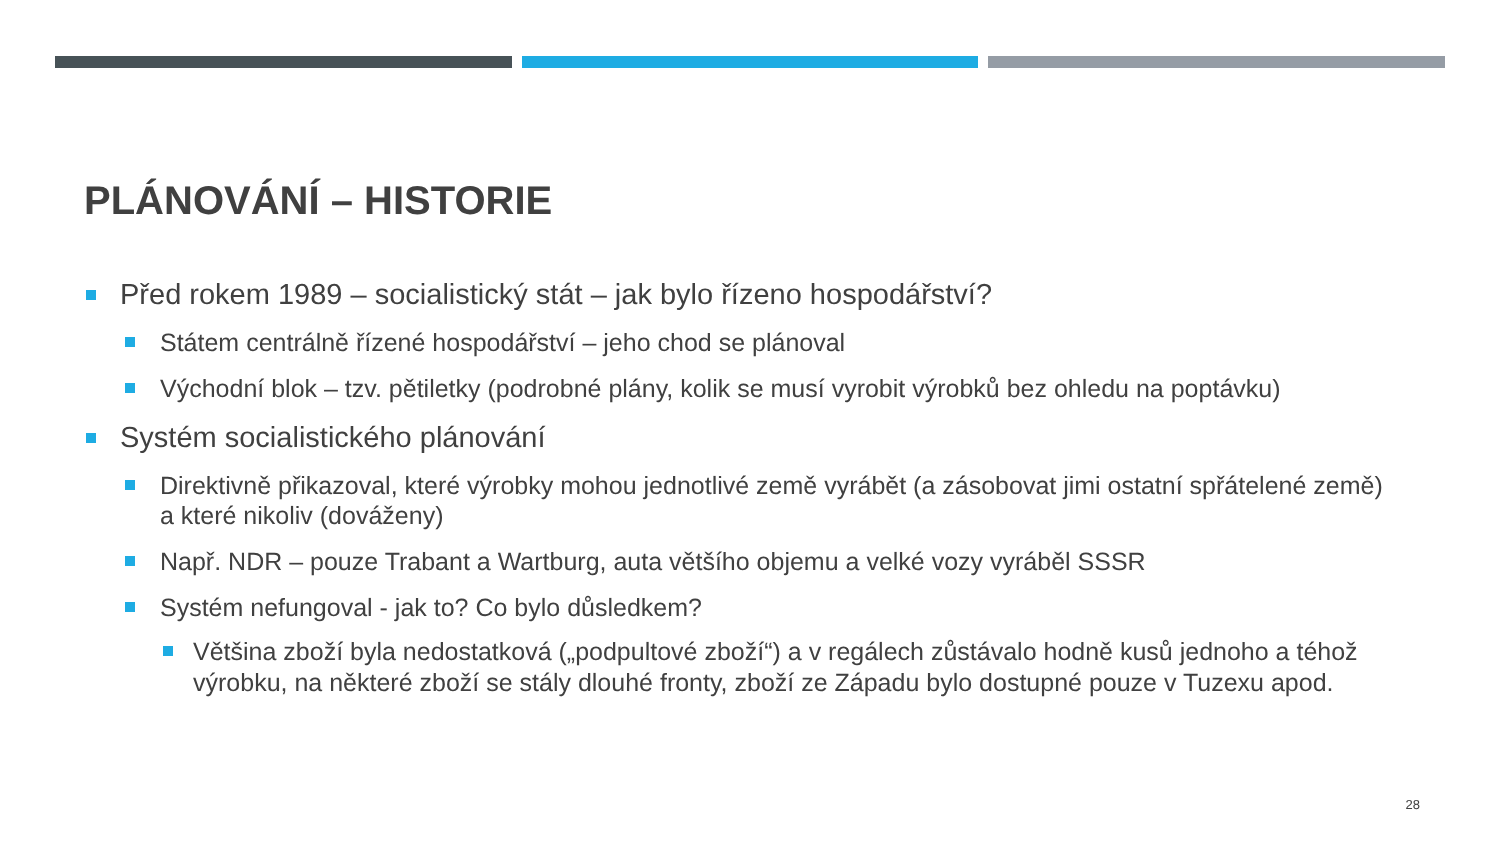PLÁNOVÁNÍ – HISTORIE
Před rokem 1989 – socialistický stát – jak bylo řízeno hospodářství?
Státem centrálně řízené hospodářství – jeho chod se plánoval
Východní blok – tzv. pětiletky (podrobné plány, kolik se musí vyrobit výrobků bez ohledu na poptávku)
Systém socialistického plánování
Direktivně přikazoval, které výrobky mohou jednotlivé země vyrábět (a zásobovat jimi ostatní spřátelené země) a které nikoliv (dováženy)
Např. NDR – pouze Trabant a Wartburg, auta většího objemu a velké vozy vyráběl SSSR
Systém nefungoval - jak to? Co bylo důsledkem?
Většina zboží byla nedostatková („podpultové zboží“) a v regálech zůstávalo hodně kusů jednoho a téhož výrobku, na některé zboží se stály dlouhé fronty, zboží ze Západu bylo dostupné pouze v Tuzexu apod.
28